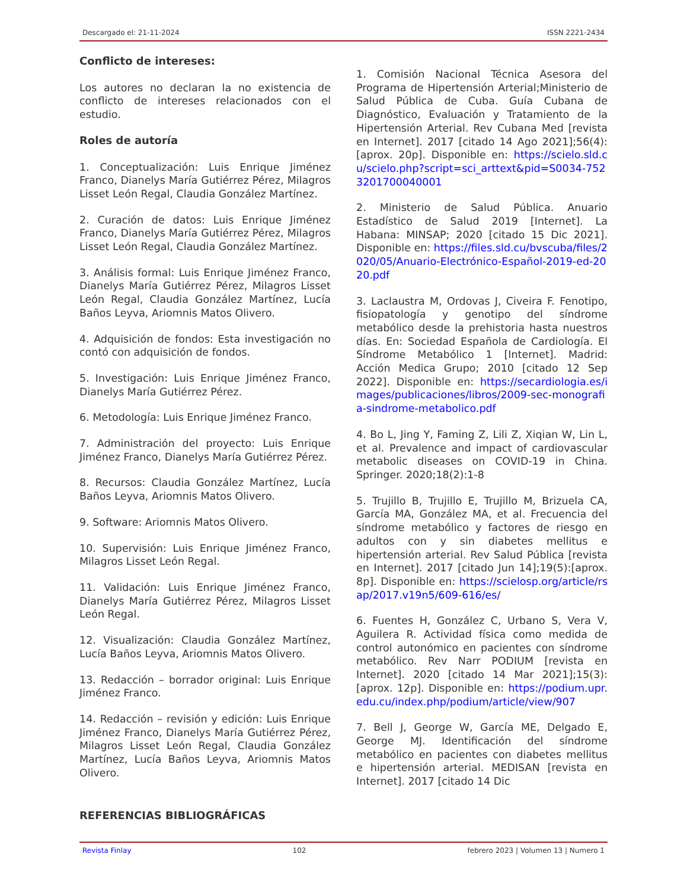Descargado el: 21-11-2024 ISSN 2221-2434
Conflicto de intereses:
Los autores no declaran la no existencia de conflicto de intereses relacionados con el estudio.
Roles de autoría
1. Conceptualización: Luis Enrique Jiménez Franco, Dianelys María Gutiérrez Pérez, Milagros Lisset León Regal, Claudia González Martínez.
2. Curación de datos: Luis Enrique Jiménez Franco, Dianelys María Gutiérrez Pérez, Milagros Lisset León Regal, Claudia González Martínez.
3. Análisis formal: Luis Enrique Jiménez Franco, Dianelys María Gutiérrez Pérez, Milagros Lisset León Regal, Claudia González Martínez, Lucía Baños Leyva, Ariomnis Matos Olivero.
4. Adquisición de fondos: Esta investigación no contó con adquisición de fondos.
5. Investigación: Luis Enrique Jiménez Franco, Dianelys María Gutiérrez Pérez.
6. Metodología: Luis Enrique Jiménez Franco.
7. Administración del proyecto: Luis Enrique Jiménez Franco, Dianelys María Gutiérrez Pérez.
8. Recursos: Claudia González Martínez, Lucía Baños Leyva, Ariomnis Matos Olivero.
9. Software: Ariomnis Matos Olivero.
10. Supervisión: Luis Enrique Jiménez Franco, Milagros Lisset León Regal.
11. Validación: Luis Enrique Jiménez Franco, Dianelys María Gutiérrez Pérez, Milagros Lisset León Regal.
12. Visualización: Claudia González Martínez, Lucía Baños Leyva, Ariomnis Matos Olivero.
13. Redacción – borrador original: Luis Enrique Jiménez Franco.
14. Redacción – revisión y edición: Luis Enrique Jiménez Franco, Dianelys María Gutiérrez Pérez, Milagros Lisset León Regal, Claudia González Martínez, Lucía Baños Leyva, Ariomnis Matos Olivero.
REFERENCIAS BIBLIOGRÁFICAS
1. Comisión Nacional Técnica Asesora del Programa de Hipertensión Arterial;Ministerio de Salud Pública de Cuba. Guía Cubana de Diagnóstico, Evaluación y Tratamiento de la Hipertensión Arterial. Rev Cubana Med [revista en Internet]. 2017 [citado 14 Ago 2021];56(4):[aprox. 20p]. Disponible en: https://scielo.sld.cu/scielo.php?script=sci_arttext&pid=S0034-7523201700040001
2. Ministerio de Salud Pública. Anuario Estadístico de Salud 2019 [Internet]. La Habana: MINSAP; 2020 [citado 15 Dic 2021]. Disponible en: https://files.sld.cu/bvscuba/files/2020/05/Anuario-Electrónico-Español-2019-ed-2020.pdf
3. Laclaustra M, Ordovas J, Civeira F. Fenotipo, fisiopatología y genotipo del síndrome metabólico desde la prehistoria hasta nuestros días. En: Sociedad Española de Cardiología. El Síndrome Metabólico 1 [Internet]. Madrid: Acción Medica Grupo; 2010 [citado 12 Sep 2022]. Disponible en: https://secardiologia.es/images/publicaciones/libros/2009-sec-monografia-sindrome-metabolico.pdf
4. Bo L, Jing Y, Faming Z, Lili Z, Xiqian W, Lin L, et al. Prevalence and impact of cardiovascular metabolic diseases on COVID-19 in China. Springer. 2020;18(2):1-8
5. Trujillo B, Trujillo E, Trujillo M, Brizuela CA, García MA, González MA, et al. Frecuencia del síndrome metabólico y factores de riesgo en adultos con y sin diabetes mellitus e hipertensión arterial. Rev Salud Pública [revista en Internet]. 2017 [citado Jun 14];19(5):[aprox. 8p]. Disponible en: https://scielosp.org/article/rsap/2017.v19n5/609-616/es/
6. Fuentes H, González C, Urbano S, Vera V, Aguilera R. Actividad física como medida de control autonómico en pacientes con síndrome metabólico. Rev Narr PODIUM [revista en Internet]. 2020 [citado 14 Mar 2021];15(3):[aprox. 12p]. Disponible en: https://podium.upr.edu.cu/index.php/podium/article/view/907
7. Bell J, George W, García ME, Delgado E, George MJ. Identificación del síndrome metabólico en pacientes con diabetes mellitus e hipertensión arterial. MEDISAN [revista en Internet]. 2017 [citado 14 Dic
Revista Finlay 102 febrero 2023 | Volumen 13 | Numero 1